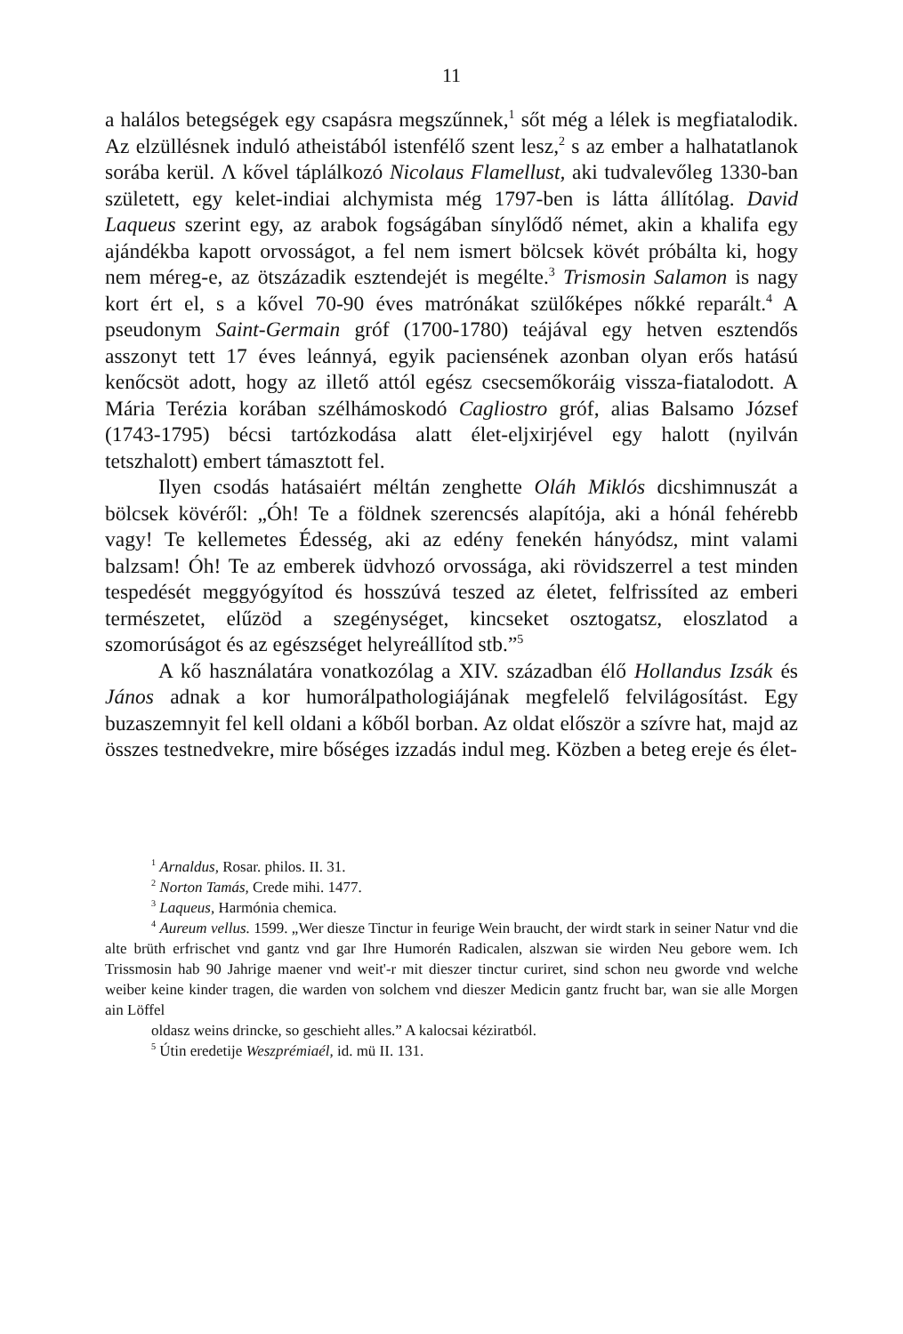11
a halálos betegségek egy csapásra megszűnnek,<sup>1</sup> sőt még a lélek is megfiatalodik. Az elzüllésnek induló atheistából istenfélő szent lesz,<sup>2</sup> s az ember a halhatatlanok sorába kerül. Λ kővel táplálkozó Nicolaus Flamellust, aki tudvalevőleg 1330-ban született, egy kelet-indiai alchymista még 1797-ben is látta állítólag. David Laqueus szerint egy, az arabok fogságában sínylődő német, akin a khalifa egy ajándékba kapott orvosságot, a fel nem ismert bölcsek kövét próbálta ki, hogy nem méreg-e, az ötszázadik esztendejét is megélte.<sup>3</sup> Trismosin Salamon is nagy kort ért el, s a kővel 70-90 éves matrónákat szülőképes nőkké reparált.<sup>4</sup> A pseudonym Saint-Germain gróf (1700-1780) teájával egy hetven esztendős asszonyt tett 17 éves leánnyá, egyik paciensének azonban olyan erős hatású kenőcsöt adott, hogy az illető attól egész csecsemőkoráig vissza-fiatalodott. A Mária Terézia korában szélhámoskodó Cagliostro gróf, alias Balsamo József (1743-1795) bécsi tartózkodása alatt élet-eljxirjével egy halott (nyilván tetszhalott) embert támasztott fel.
Ilyen csodás hatásaiért méltán zenghette Oláh Miklós dicshimnuszát a bölcsek kövéről: „Óh! Te a földnek szerencsés alapítója, aki a hónál fehérebb vagy! Te kellemetes Édesség, aki az edény fenekén hányódsz, mint valami balzsam! Óh! Te az emberek üdvhozó orvossága, aki rövidszerrel a test minden tespedését meggyógyítod és hosszúvá teszed az életet, felfrissíted az emberi természetet, elűzöd a szegénységet, kincseket osztogatsz, eloszlatod a szomorúságot és az egészséget helyreállítod stb.”<sup>5</sup>
A kő használatára vonatkozólag a XIV. században élő Hollandus Izsák és János adnak a kor humorálpathologiájának megfelelő felvilágosítást. Egy buzaszemnyit fel kell oldani a kőből borban. Az oldat először a szívre hat, majd az összes testnedvekre, mire bőséges izzadás indul meg. Közben a beteg ereje és élet-
<sup>1</sup> Arnaldus, Rosar. philos. II. 31.
<sup>2</sup> Norton Tamás, Crede mihi. 1477.
<sup>3</sup> Laqueus, Harmónia chemica.
<sup>4</sup> Aureum vellus. 1599. „Wer diesze Tinctur in feurige Wein braucht, der wirdt stark in seiner Natur vnd die alte brüth erfrischet vnd gantz vnd gar Ihre Humorén Radicalen, alszwan sie wirden Neu gebore wem. Ich Trissmosin hab 90 Jahrige maener vnd weit'-r mit dieszer tinctur curiret, sind schon neu gworde vnd welche weiber keine kinder tragen, die warden von solchem vnd dieszer Medicin gantz frucht bar, wan sie alle Morgen ain Löffel
oldasz weins drincke, so geschieht alles.” A kalocsai kéziratból.
<sup>5</sup> Útin eredetije Weszprémiaél, id. mü II. 131.